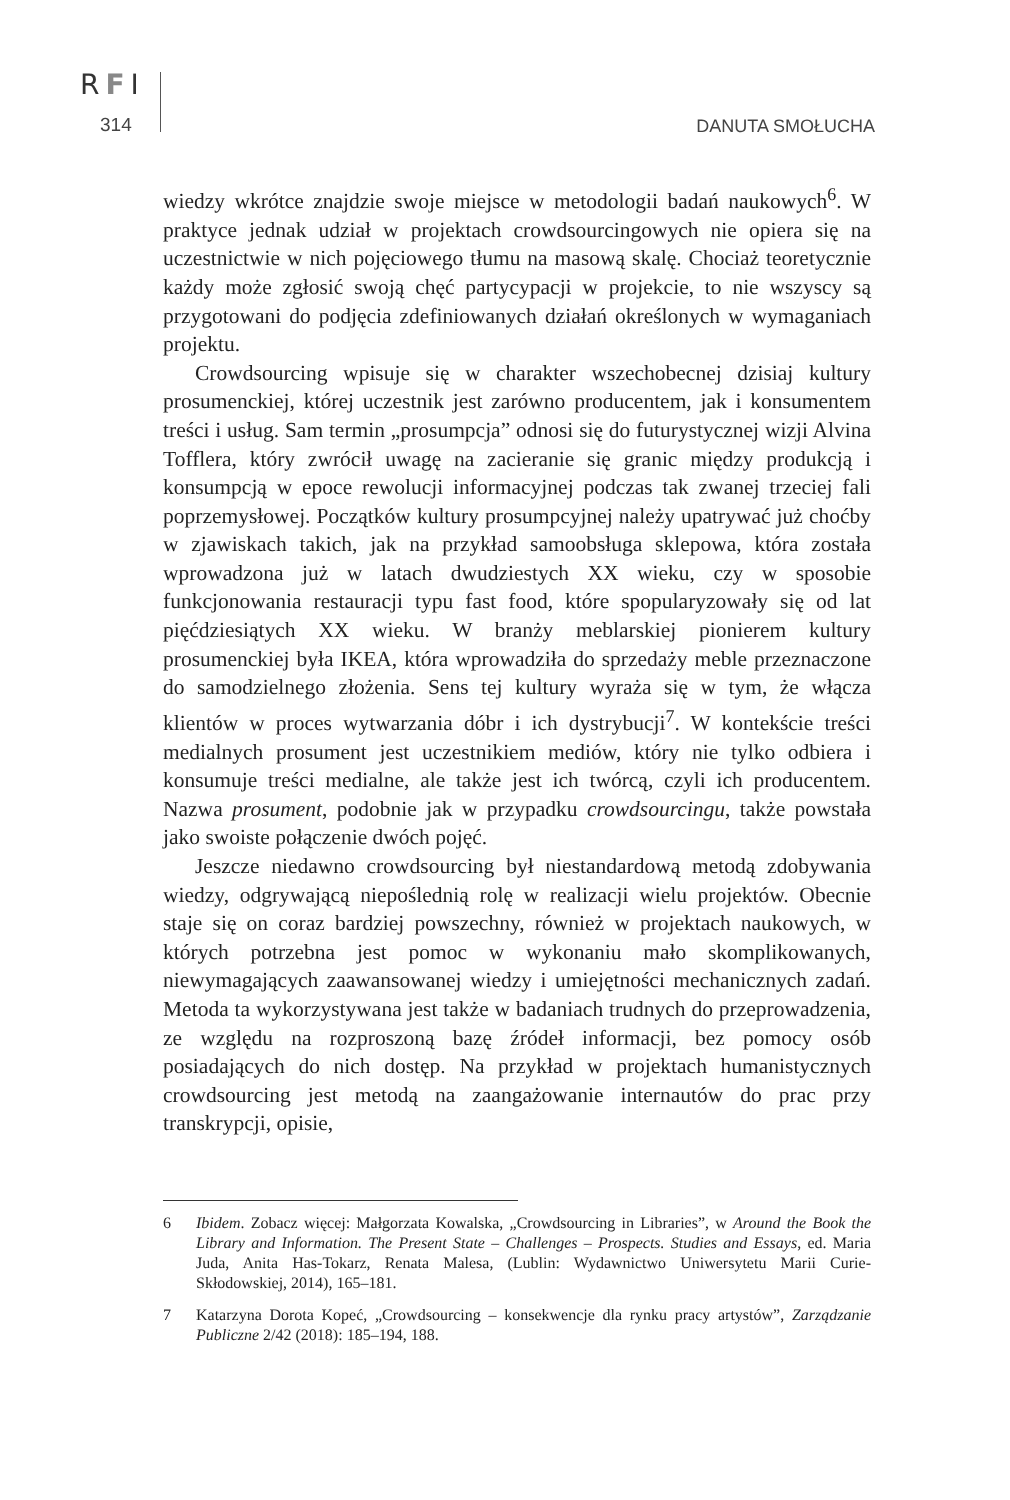RFI
314 DANUTA SMOŁUCHA
wiedzy wkrótce znajdzie swoje miejsce w metodologii badań naukowych<sup>6</sup>. W praktyce jednak udział w projektach crowdsourcingowych nie opiera się na uczestnictwie w nich pojęciowego tłumu na masową skalę. Chociaż teoretycznie każdy może zgłosić swoją chęć partycypacji w projekcie, to nie wszyscy są przygotowani do podjęcia zdefiniowanych działań określonych w wymaganiach projektu.
Crowdsourcing wpisuje się w charakter wszechobecnej dzisiaj kultury prosumenckiej, której uczestnik jest zarówno producentem, jak i konsumentem treści i usług. Sam termin „prosumpcja” odnosi się do futurystycznej wizji Alvina Tofflera, który zwrócił uwagę na zacieranie się granic między produkcją i konsumpcją w epoce rewolucji informacyjnej podczas tak zwanej trzeciej fali poprzemysłowej. Początków kultury prosumpcyjnej należy upatrywać już choćby w zjawiskach takich, jak na przykład samoobsługa sklepowa, która została wprowadzona już w latach dwudziestych XX wieku, czy w sposobie funkcjonowania restauracji typu fast food, które spopularyzowały się od lat pięćdziesiątych XX wieku. W branży meblarskiej pionierem kultury prosumenckiej była IKEA, która wprowadziła do sprzedaży meble przeznaczone do samodzielnego złożenia. Sens tej kultury wyraża się w tym, że włącza klientów w proces wytwarzania dóbr i ich dystrybucji<sup>7</sup>. W kontekście treści medialnych prosument jest uczestnikiem mediów, który nie tylko odbiera i konsumuje treści medialne, ale także jest ich twórcą, czyli ich producentem. Nazwa prosument, podobnie jak w przypadku crowdsourcingu, także powstała jako swoiste połączenie dwóch pojęć.
Jeszcze niedawno crowdsourcing był niestandardową metodą zdobywania wiedzy, odgrywającą niepoślednią rolę w realizacji wielu projektów. Obecnie staje się on coraz bardziej powszechny, również w projektach naukowych, w których potrzebna jest pomoc w wykonaniu mało skomplikowanych, niewymagających zaawansowanej wiedzy i umiejętności mechanicznych zadań. Metoda ta wykorzystywana jest także w badaniach trudnych do przeprowadzenia, ze względu na rozproszoną bazę źródeł informacji, bez pomocy osób posiadających do nich dostęp. Na przykład w projektach humanistycznych crowdsourcing jest metodą na zaangażowanie internautów do prac przy transkrypcji, opisie,
6 Ibidem. Zobacz więcej: Małgorzata Kowalska, „Crowdsourcing in Libraries”, w Around the Book the Library and Information. The Present State – Challenges – Prospects. Studies and Essays, ed. Maria Juda, Anita Has-Tokarz, Renata Malesa, (Lublin: Wydawnictwo Uniwersytetu Marii Curie-Skłodowskiej, 2014), 165–181.
7 Katarzyna Dorota Kopeć, „Crowdsourcing – konsekwencje dla rynku pracy artystów”, Zarządzanie Publiczne 2/42 (2018): 185–194, 188.